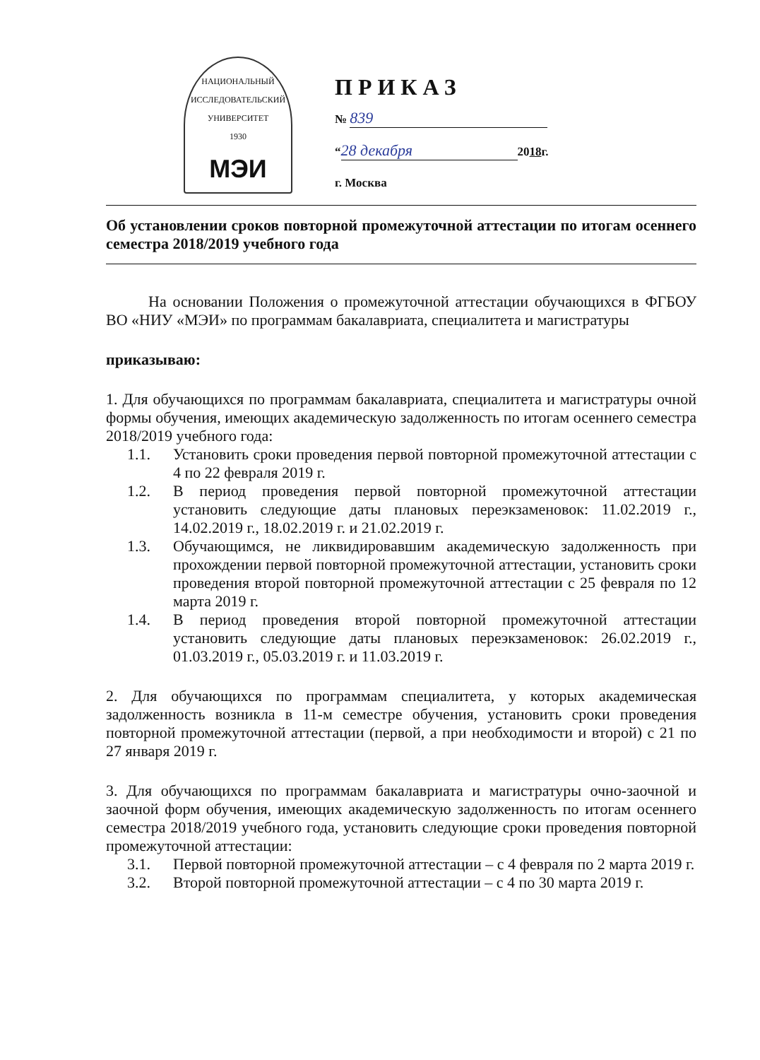НАЦИОНАЛЬНЫЙ ИССЛЕДОВАТЕЛЬСКИЙ УНИВЕРСИТЕТ
1930
МЭИ
ПРИКАЗ
№ 839
“28 декабря 2018г.
г. Москва
Об установлении сроков повторной промежуточной аттестации по итогам осеннего семестра 2018/2019 учебного года
На основании Положения о промежуточной аттестации обучающихся в ФГБОУ ВО «НИУ «МЭИ» по программам бакалавриата, специалитета и магистратуры
приказываю:
1. Для обучающихся по программам бакалавриата, специалитета и магистратуры очной формы обучения, имеющих академическую задолженность по итогам осеннего семестра 2018/2019 учебного года:
1.1. Установить сроки проведения первой повторной промежуточной аттестации с 4 по 22 февраля 2019 г.
1.2. В период проведения первой повторной промежуточной аттестации установить следующие даты плановых переэкзаменовок: 11.02.2019 г., 14.02.2019 г., 18.02.2019 г. и 21.02.2019 г.
1.3. Обучающимся, не ликвидировавшим академическую задолженность при прохождении первой повторной промежуточной аттестации, установить сроки проведения второй повторной промежуточной аттестации с 25 февраля по 12 марта 2019 г.
1.4. В период проведения второй повторной промежуточной аттестации установить следующие даты плановых переэкзаменовок: 26.02.2019 г., 01.03.2019 г., 05.03.2019 г. и 11.03.2019 г.
2. Для обучающихся по программам специалитета, у которых академическая задолженность возникла в 11-м семестре обучения, установить сроки проведения повторной промежуточной аттестации (первой, а при необходимости и второй) с 21 по 27 января 2019 г.
3. Для обучающихся по программам бакалавриата и магистратуры очно-заочной и заочной форм обучения, имеющих академическую задолженность по итогам осеннего семестра 2018/2019 учебного года, установить следующие сроки проведения повторной промежуточной аттестации:
3.1. Первой повторной промежуточной аттестации – с 4 февраля по 2 марта 2019 г.
3.2. Второй повторной промежуточной аттестации – с 4 по 30 марта 2019 г.